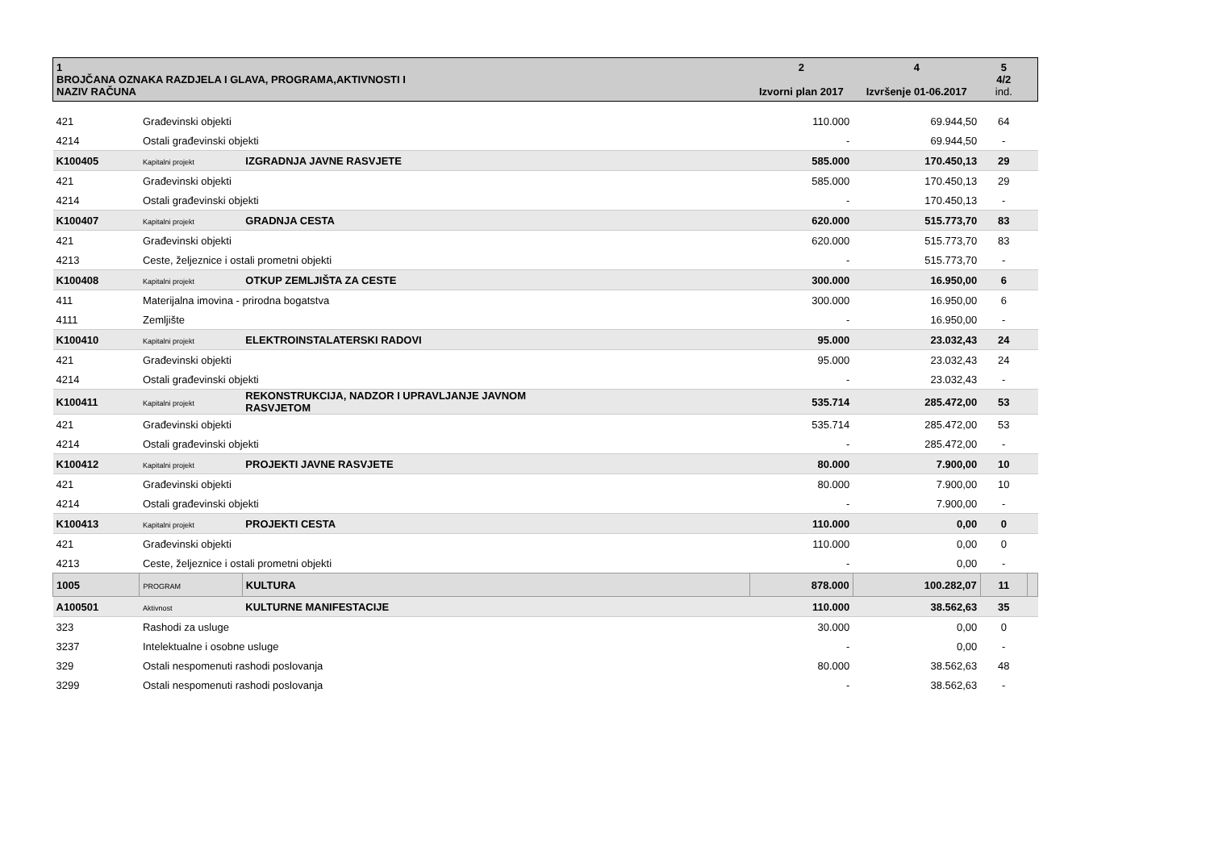| 1 BROJČANA OZNAKA RAZDJELA I GLAVA, PROGRAMA,AKTIVNOSTI I NAZIV RAČUNA | | | 2 Izvorni plan 2017 | 4 Izvršenje 01-06.2017 | 5 4/2 ind. | |
| --- | --- | --- | --- | --- | --- | --- |
| 421 | Građevinski objekti | | 110.000 | 69.944,50 | 64 | |
| 4214 | Ostali građevinski objekti | | - | 69.944,50 | - | |
| K100405 | Kapitalni projekt | IZGRADNJA JAVNE RASVJETE | 585.000 | 170.450,13 | 29 | |
| 421 | Građevinski objekti | | 585.000 | 170.450,13 | 29 | |
| 4214 | Ostali građevinski objekti | | - | 170.450,13 | - | |
| K100407 | Kapitalni projekt | GRADNJA CESTA | 620.000 | 515.773,70 | 83 | |
| 421 | Građevinski objekti | | 620.000 | 515.773,70 | 83 | |
| 4213 | Ceste, željeznice i ostali prometni objekti | | - | 515.773,70 | - | |
| K100408 | Kapitalni projekt | OTKUP ZEMLJIŠTA ZA CESTE | 300.000 | 16.950,00 | 6 | |
| 411 | Materijalna imovina - prirodna bogatstva | | 300.000 | 16.950,00 | 6 | |
| 4111 | Zemljište | | - | 16.950,00 | - | |
| K100410 | Kapitalni projekt | ELEKTROINSTALATERSKI RADOVI | 95.000 | 23.032,43 | 24 | |
| 421 | Građevinski objekti | | 95.000 | 23.032,43 | 24 | |
| 4214 | Ostali građevinski objekti | | - | 23.032,43 | - | |
| K100411 | Kapitalni projekt | REKONSTRUKCIJA, NADZOR I UPRAVLJANJE JAVNOM RASVJETOM | 535.714 | 285.472,00 | 53 | |
| 421 | Građevinski objekti | | 535.714 | 285.472,00 | 53 | |
| 4214 | Ostali građevinski objekti | | - | 285.472,00 | - | |
| K100412 | Kapitalni projekt | PROJEKTI JAVNE RASVJETE | 80.000 | 7.900,00 | 10 | |
| 421 | Građevinski objekti | | 80.000 | 7.900,00 | 10 | |
| 4214 | Ostali građevinski objekti | | - | 7.900,00 | - | |
| K100413 | Kapitalni projekt | PROJEKTI CESTA | 110.000 | 0,00 | 0 | |
| 421 | Građevinski objekti | | 110.000 | 0,00 | 0 | |
| 4213 | Ceste, željeznice i ostali prometni objekti | | - | 0,00 | - | |
| 1005 | PROGRAM | KULTURA | 878.000 | 100.282,07 | 11 | |
| A100501 | Aktivnost | KULTURNE MANIFESTACIJE | 110.000 | 38.562,63 | 35 | |
| 323 | Rashodi za usluge | | 30.000 | 0,00 | 0 | |
| 3237 | Intelektualne i osobne usluge | | - | 0,00 | - | |
| 329 | Ostali nespomenuti rashodi poslovanja | | 80.000 | 38.562,63 | 48 | |
| 3299 | Ostali nespomenuti rashodi poslovanja | | - | 38.562,63 | - | |